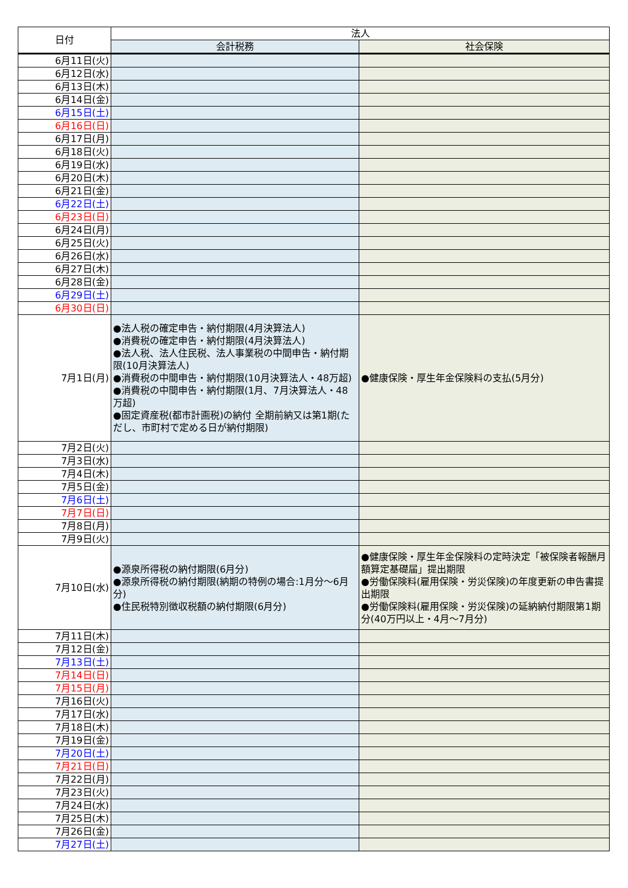| 日付 | 法人 | |
| --- | --- | --- |
| | 会計税務 | 社会保険 |
| 6月11日(火) | | |
| 6月12日(水) | | |
| 6月13日(木) | | |
| 6月14日(金) | | |
| 6月15日(土) | | |
| 6月16日(日) | | |
| 6月17日(月) | | |
| 6月18日(火) | | |
| 6月19日(水) | | |
| 6月20日(木) | | |
| 6月21日(金) | | |
| 6月22日(土) | | |
| 6月23日(日) | | |
| 6月24日(月) | | |
| 6月25日(火) | | |
| 6月26日(水) | | |
| 6月27日(木) | | |
| 6月28日(金) | | |
| 6月29日(土) | | |
| 6月30日(日) | | |
| 7月1日(月) | ●法人税の確定申告・納付期限(4月決算法人) ●消費税の確定申告・納付期限(4月決算法人) ●法人税、法人住民税、法人事業税の中間申告・納付期限(10月決算法人) ●消費税の中間申告・納付期限(10月決算法人・48万超) ●消費税の中間申告・納付期限(1月、7月決算法人・48万超) ●固定資産税(都市計画税)の納付 全期前納又は第1期(ただし、市町村で定める日が納付期限) | ●健康保険・厚生年金保険料の支払(5月分) |
| 7月2日(火) | | |
| 7月3日(水) | | |
| 7月4日(木) | | |
| 7月5日(金) | | |
| 7月6日(土) | | |
| 7月7日(日) | | |
| 7月8日(月) | | |
| 7月9日(火) | | |
| 7月10日(水) | ●源泉所得税の納付期限(6月分) ●源泉所得税の納付期限(納期の特例の場合:1月分～6月分) ●住民税特別徴収税額の納付期限(6月分) | ●健康保険・厚生年金保険料の定時決定「被保険者報酬月額算定基礎届」提出期限 ●労働保険料(雇用保険・労災保険)の年度更新の申告書提出期限 ●労働保険料(雇用保険・労災保険)の延納納付期限第1期分(40万円以上・4月～7月分) |
| 7月11日(木) | | |
| 7月12日(金) | | |
| 7月13日(土) | | |
| 7月14日(日) | | |
| 7月15日(月) | | |
| 7月16日(火) | | |
| 7月17日(水) | | |
| 7月18日(木) | | |
| 7月19日(金) | | |
| 7月20日(土) | | |
| 7月21日(日) | | |
| 7月22日(月) | | |
| 7月23日(火) | | |
| 7月24日(水) | | |
| 7月25日(木) | | |
| 7月26日(金) | | |
| 7月27日(土) | | |